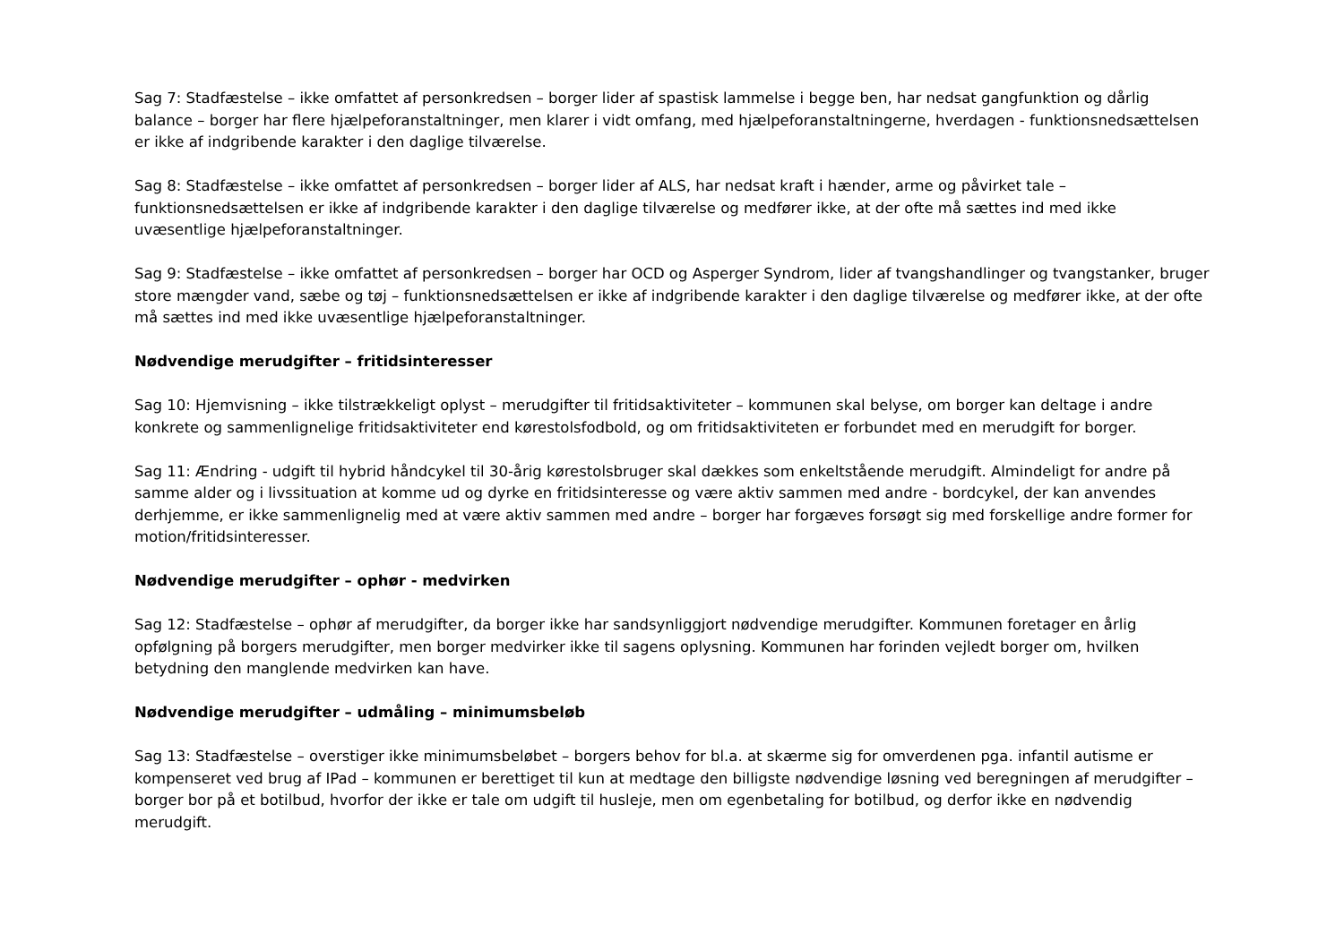Sag 7: Stadfæstelse – ikke omfattet af personkredsen – borger lider af spastisk lammelse i begge ben, har nedsat gangfunktion og dårlig balance – borger har flere hjælpeforanstaltninger, men klarer i vidt omfang, med hjælpeforanstaltningerne, hverdagen - funktionsnedsættelsen er ikke af indgribende karakter i den daglige tilværelse.
Sag 8: Stadfæstelse – ikke omfattet af personkredsen – borger lider af ALS, har nedsat kraft i hænder, arme og påvirket tale – funktionsnedsættelsen er ikke af indgribende karakter i den daglige tilværelse og medfører ikke, at der ofte må sættes ind med ikke uvæsentlige hjælpeforanstaltninger.
Sag 9: Stadfæstelse – ikke omfattet af personkredsen – borger har OCD og Asperger Syndrom, lider af tvangshandlinger og tvangstanker, bruger store mængder vand, sæbe og tøj – funktionsnedsættelsen er ikke af indgribende karakter i den daglige tilværelse og medfører ikke, at der ofte må sættes ind med ikke uvæsentlige hjælpeforanstaltninger.
Nødvendige merudgifter – fritidsinteresser
Sag 10: Hjemvisning – ikke tilstrækkeligt oplyst – merudgifter til fritidsaktiviteter – kommunen skal belyse, om borger kan deltage i andre konkrete og sammenlignelige fritidsaktiviteter end kørestolsfodbold, og om fritidsaktiviteten er forbundet med en merudgift for borger.
Sag 11: Ændring - udgift til hybrid håndcykel til 30-årig kørestolsbruger skal dækkes som enkeltstående merudgift. Almindeligt for andre på samme alder og i livssituation at komme ud og dyrke en fritidsinteresse og være aktiv sammen med andre - bordcykel, der kan anvendes derhjemme, er ikke sammenlignelig med at være aktiv sammen med andre – borger har forgæves forsøgt sig med forskellige andre former for motion/fritidsinteresser.
Nødvendige merudgifter – ophør - medvirken
Sag 12: Stadfæstelse – ophør af merudgifter, da borger ikke har sandsynliggjort nødvendige merudgifter. Kommunen foretager en årlig opfølgning på borgers merudgifter, men borger medvirker ikke til sagens oplysning. Kommunen har forinden vejledt borger om, hvilken betydning den manglende medvirken kan have.
Nødvendige merudgifter – udmåling – minimumsbeløb
Sag 13: Stadfæstelse – overstiger ikke minimumsbeløbet – borgers behov for bl.a. at skærme sig for omverdenen pga. infantil autisme er kompenseret ved brug af IPad – kommunen er berettiget til kun at medtage den billigste nødvendige løsning ved beregningen af merudgifter – borger bor på et botilbud, hvorfor der ikke er tale om udgift til husleje, men om egenbetaling for botilbud, og derfor ikke en nødvendig merudgift.